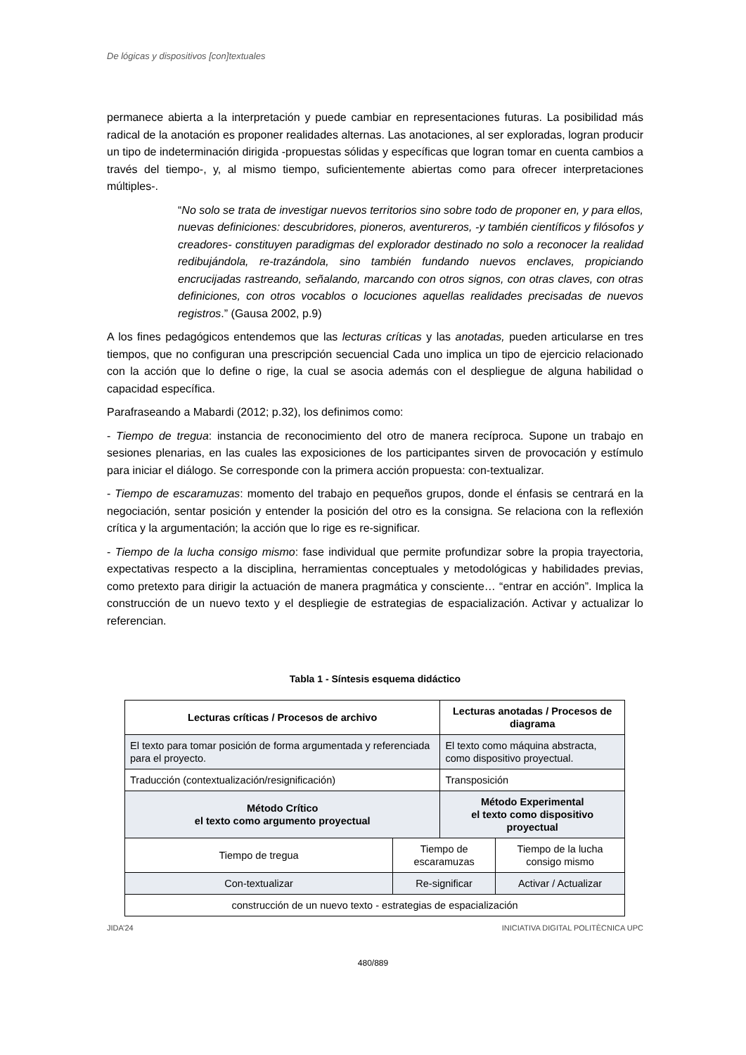De lógicas y dispositivos [con]textuales
permanece abierta a la interpretación y puede cambiar en representaciones futuras. La posibilidad más radical de la anotación es proponer realidades alternas. Las anotaciones, al ser exploradas, logran producir un tipo de indeterminación dirigida -propuestas sólidas y específicas que logran tomar en cuenta cambios a través del tiempo-, y, al mismo tiempo, suficientemente abiertas como para ofrecer interpretaciones múltiples-.
“No solo se trata de investigar nuevos territorios sino sobre todo de proponer en, y para ellos, nuevas definiciones: descubridores, pioneros, aventureros, -y también científicos y filósofos y creadores- constituyen paradigmas del explorador destinado no solo a reconocer la realidad redibujándola, re-trazándola, sino también fundando nuevos enclaves, propiciando encrucijadas rastreando, señalando, marcando con otros signos, con otras claves, con otras definiciones, con otros vocablos o locuciones aquellas realidades precisadas de nuevos registros.” (Gausa 2002, p.9)
A los fines pedagógicos entendemos que las lecturas críticas y las anotadas, pueden articularse en tres tiempos, que no configuran una prescripción secuencial Cada uno implica un tipo de ejercicio relacionado con la acción que lo define o rige, la cual se asocia además con el despliegue de alguna habilidad o capacidad específica.
Parafraseando a Mabardi (2012; p.32), los definimos como:
- Tiempo de tregua: instancia de reconocimiento del otro de manera recíproca. Supone un trabajo en sesiones plenarias, en las cuales las exposiciones de los participantes sirven de provocación y estímulo para iniciar el diálogo. Se corresponde con la primera acción propuesta: con-textualizar.
- Tiempo de escaramuzas: momento del trabajo en pequeños grupos, donde el énfasis se centrará en la negociación, sentar posición y entender la posición del otro es la consigna. Se relaciona con la reflexión crítica y la argumentación; la acción que lo rige es re-significar.
- Tiempo de la lucha consigo mismo: fase individual que permite profundizar sobre la propia trayectoria, expectativas respecto a la disciplina, herramientas conceptuales y metodológicas y habilidades previas, como pretexto para dirigir la actuación de manera pragmática y consciente… “entrar en acción”. Implica la construcción de un nuevo texto y el despliegie de estrategias de espacialización. Activar y actualizar lo referencian.
Tabla 1 - Síntesis esquema didáctico
| Lecturas críticas / Procesos de archivo | | Lecturas anotadas / Procesos de diagrama | |
| --- | --- | --- | --- |
| El texto para tomar posición de forma argumentada y referenciada para el proyecto. | | El texto como máquina abstracta, como dispositivo proyectual. | |
| Traducción (contextualización/resignificación) | | Transposición | |
| Método Crítico el texto como argumento proyectual | | Método Experimental el texto como dispositivo proyectual | |
| Tiempo de tregua | Tiempo de escaramuzas | | Tiempo de la lucha consigo mismo |
| Con-textualizar | Re-significar | | Activar / Actualizar |
| construcción de un nuevo texto - estrategias de espacialización | | | |
JIDA’24 INICIATIVA DIGITAL POLITÈCNICA UPC
480/889